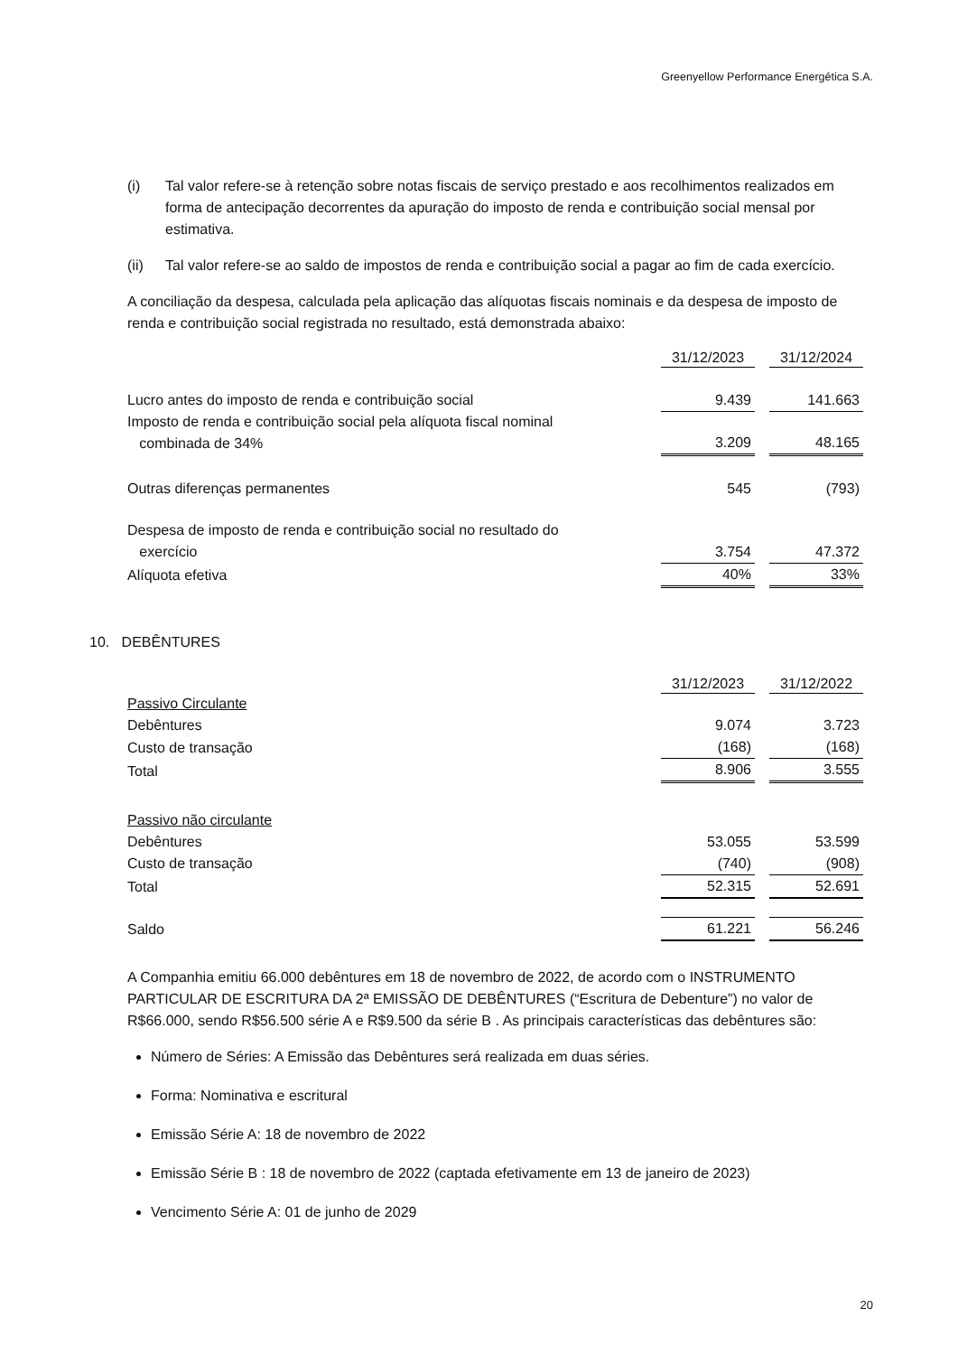Greenyellow Performance Energética S.A.
(i) Tal valor refere-se à retenção sobre notas fiscais de serviço prestado e aos recolhimentos realizados em forma de antecipação decorrentes da apuração do imposto de renda e contribuição social mensal por estimativa.
(ii) Tal valor refere-se ao saldo de impostos de renda e contribuição social a pagar ao fim de cada exercício.
A conciliação da despesa, calculada pela aplicação das alíquotas fiscais nominais e da despesa de imposto de renda e contribuição social registrada no resultado, está demonstrada abaixo:
| | 31/12/2023 | | 31/12/2024 |
| Lucro antes do imposto de renda e contribuição social | 9.439 | | 141.663 |
| Imposto de renda e contribuição social pela alíquota fiscal nominal combinada de 34% | 3.209 | | 48.165 |
| Outras diferenças permanentes | 545 | | (793) |
| Despesa de imposto de renda e contribuição social no resultado do exercício | 3.754 | | 47.372 |
| Alíquota efetiva | 40% | | 33% |
10. DEBÊNTURES
| | 31/12/2023 | | 31/12/2022 |
| Passivo Circulante | | | |
| Debêntures | 9.074 | | 3.723 |
| Custo de transação | (168) | | (168) |
| Total | 8.906 | | 3.555 |
| Passivo não circulante | | | |
| Debêntures | 53.055 | | 53.599 |
| Custo de transação | (740) | | (908) |
| Total | 52.315 | | 52.691 |
| Saldo | 61.221 | | 56.246 |
A Companhia emitiu 66.000 debêntures em 18 de novembro de 2022, de acordo com o INSTRUMENTO PARTICULAR DE ESCRITURA DA 2ª EMISSÃO DE DEBÊNTURES (“Escritura de Debenture”) no valor de R$66.000, sendo R$56.500 série A e R$9.500 da série B . As principais características das debêntures são:
Número de Séries: A Emissão das Debêntures será realizada em duas séries.
Forma: Nominativa e escritural
Emissão Série A: 18 de novembro de 2022
Emissão Série B : 18 de novembro de 2022 (captada efetivamente em 13 de janeiro de 2023)
Vencimento Série A: 01 de junho de 2029
20